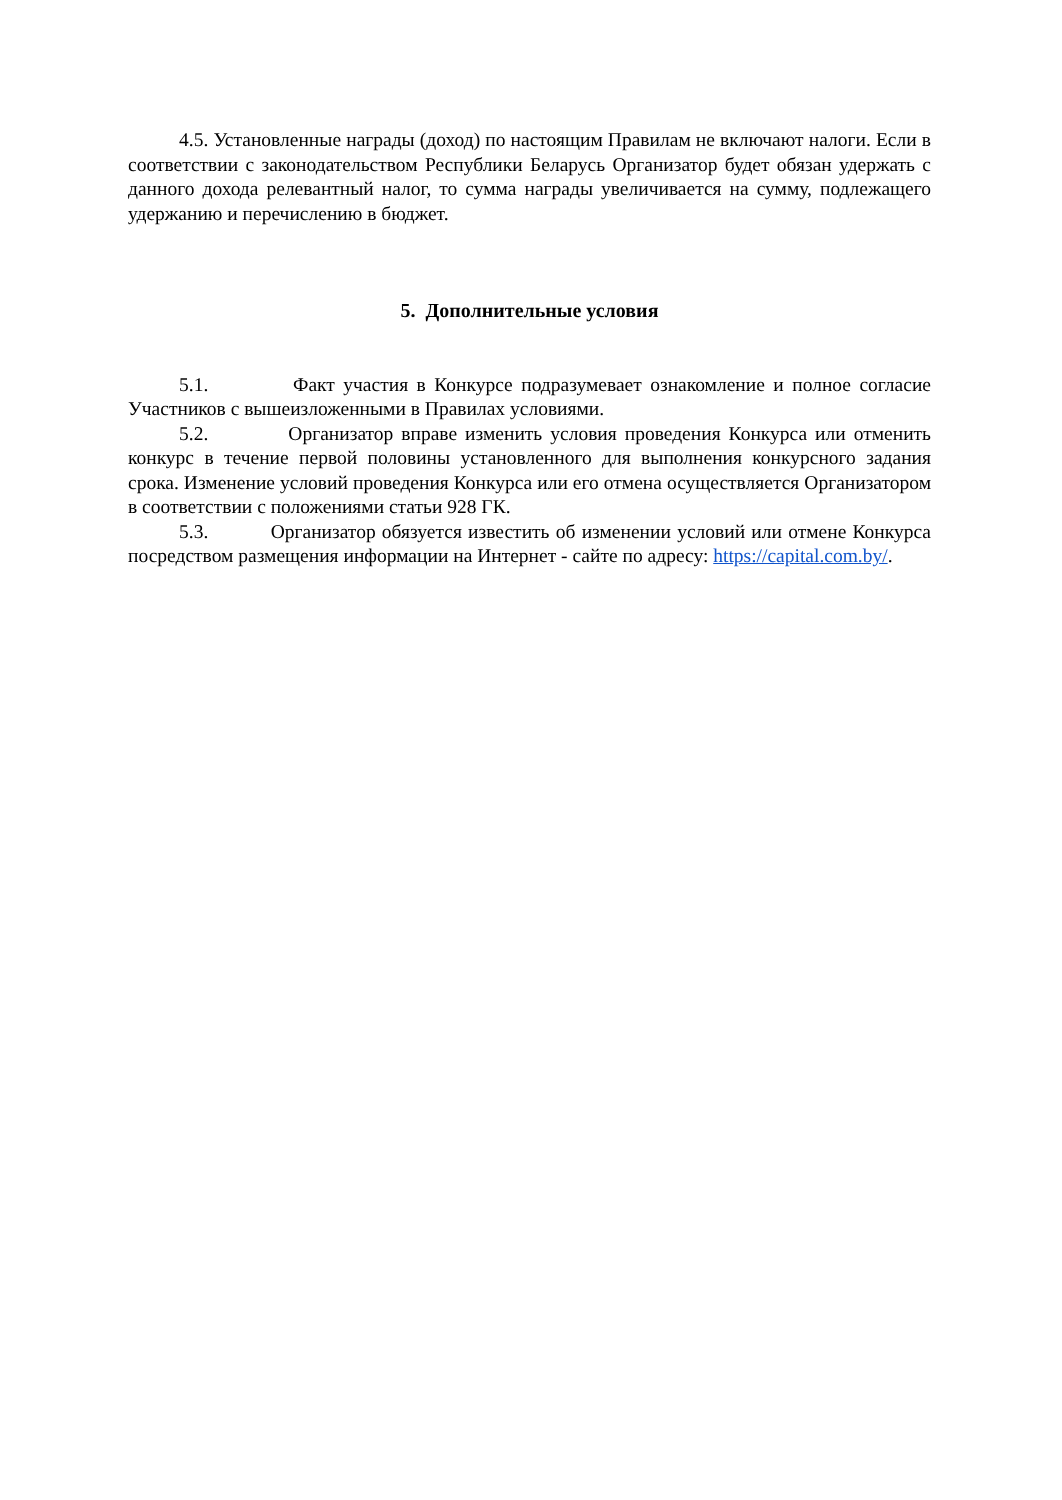4.5. Установленные награды (доход) по настоящим Правилам не включают налоги. Если в соответствии с законодательством Республики Беларусь Организатор будет обязан удержать с данного дохода релевантный налог, то сумма награды увеличивается на сумму, подлежащего удержанию и перечислению в бюджет.
5. Дополнительные условия
5.1. Факт участия в Конкурсе подразумевает ознакомление и полное согласие Участников с вышеизложенными в Правилах условиями.
5.2. Организатор вправе изменить условия проведения Конкурса или отменить конкурс в течение первой половины установленного для выполнения конкурсного задания срока. Изменение условий проведения Конкурса или его отмена осуществляется Организатором в соответствии с положениями статьи 928 ГК.
5.3. Организатор обязуется известить об изменении условий или отмене Конкурса посредством размещения информации на Интернет - сайте по адресу: https://capital.com.by/.